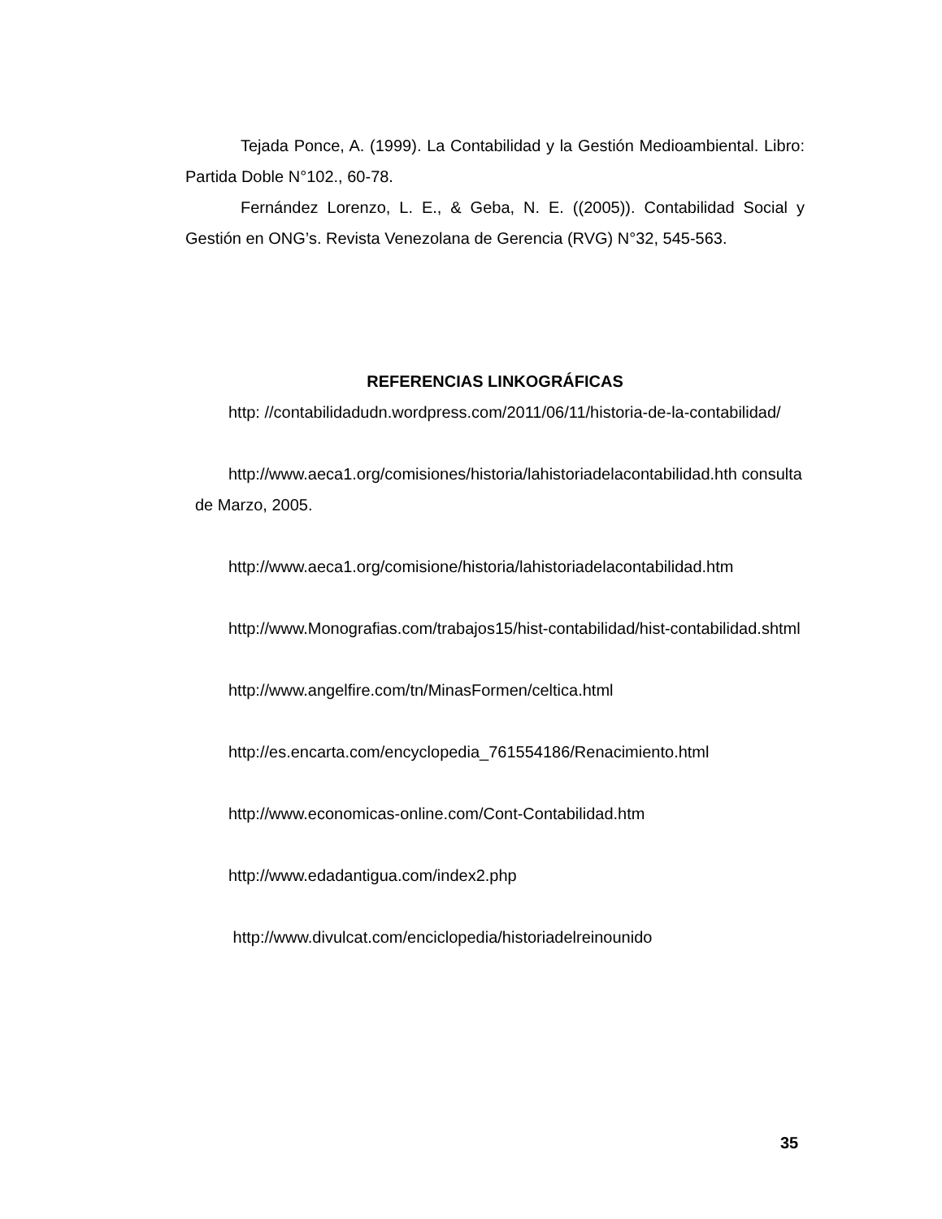Tejada Ponce, A. (1999). La Contabilidad y la Gestión Medioambiental. Libro: Partida Doble N°102., 60-78.
Fernández Lorenzo, L. E., & Geba, N. E. ((2005)). Contabilidad Social y Gestión en ONG’s. Revista Venezolana de Gerencia (RVG) N°32, 545-563.
REFERENCIAS LINKOGRÁFICAS
http: //contabilidadudn.wordpress.com/2011/06/11/historia-de-la-contabilidad/
http://www.aeca1.org/comisiones/historia/lahistoriadelacontabilidad.hth consulta de Marzo, 2005.
http://www.aeca1.org/comisione/historia/lahistoriadelacontabilidad.htm
http://www.Monografias.com/trabajos15/hist-contabilidad/hist-contabilidad.shtml
http://www.angelfire.com/tn/MinasFormen/celtica.html
http://es.encarta.com/encyclopedia_761554186/Renacimiento.html
http://www.economicas-online.com/Cont-Contabilidad.htm
http://www.edadantigua.com/index2.php
http://www.divulcat.com/enciclopedia/historiadelreinounido
35